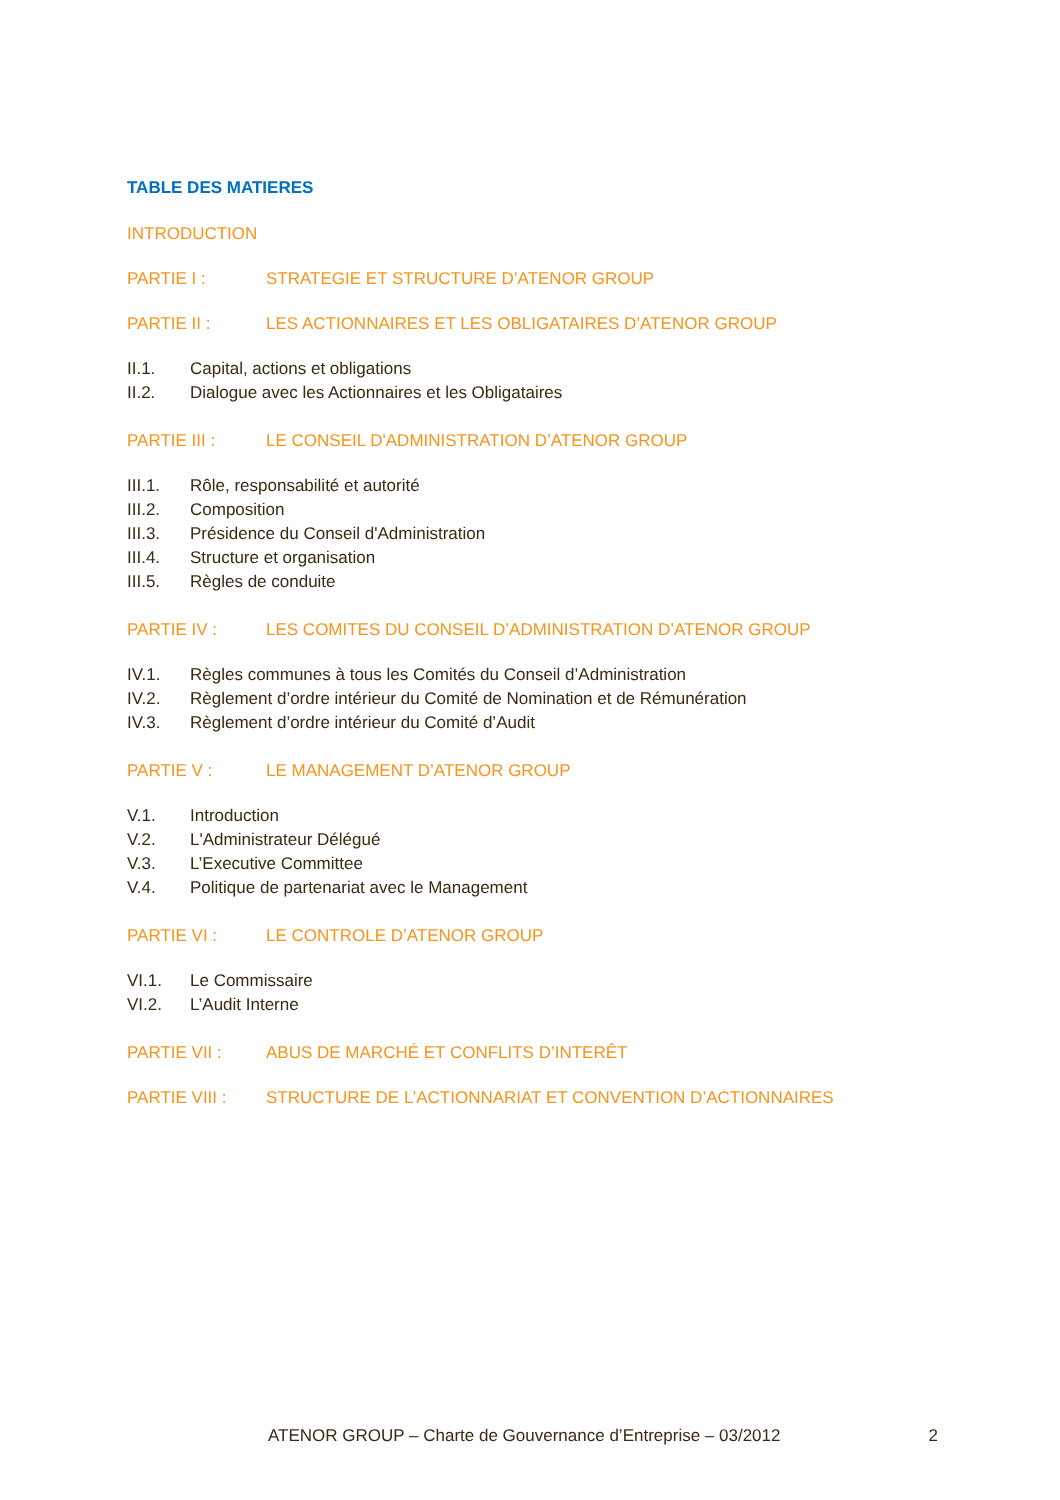TABLE DES MATIERES
INTRODUCTION
PARTIE I : STRATEGIE ET STRUCTURE D’ATENOR GROUP
PARTIE II : LES ACTIONNAIRES ET LES OBLIGATAIRES D’ATENOR GROUP
II.1. Capital, actions et obligations
II.2. Dialogue avec les Actionnaires et les Obligataires
PARTIE III : LE CONSEIL D'ADMINISTRATION D’ATENOR GROUP
III.1. Rôle, responsabilité et autorité
III.2. Composition
III.3. Présidence du Conseil d'Administration
III.4. Structure et organisation
III.5. Règles de conduite
PARTIE IV : LES COMITES DU CONSEIL D’ADMINISTRATION D’ATENOR GROUP
IV.1. Règles communes à tous les Comités du Conseil d’Administration
IV.2. Règlement d’ordre intérieur du Comité de Nomination et de Rémunération
IV.3. Règlement d’ordre intérieur du Comité d’Audit
PARTIE V : LE MANAGEMENT D’ATENOR GROUP
V.1. Introduction
V.2. L'Administrateur Délégué
V.3. L’Executive Committee
V.4. Politique de partenariat avec le Management
PARTIE VI : LE CONTROLE D’ATENOR GROUP
VI.1. Le Commissaire
VI.2. L’Audit Interne
PARTIE VII : ABUS DE MARCHÉ ET CONFLITS D’INTERÊT
PARTIE VIII : STRUCTURE DE L’ACTIONNARIAT ET CONVENTION D’ACTIONNAIRES
ATENOR GROUP – Charte de Gouvernance d’Entreprise – 03/2012 2